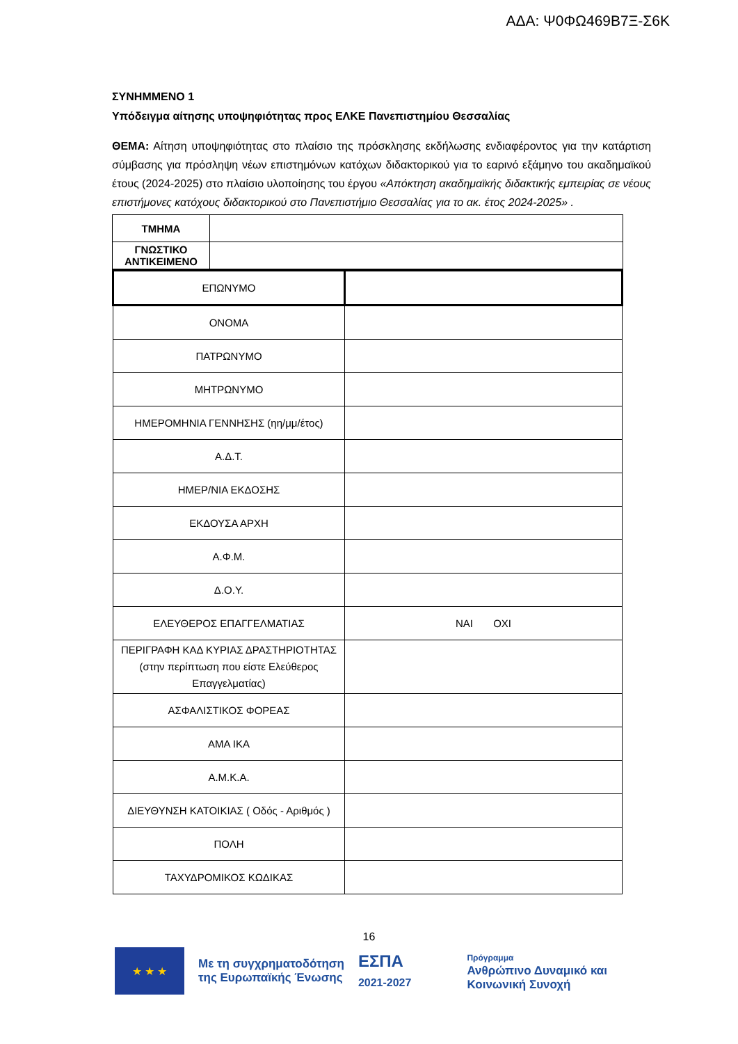ΑΔΑ: Ψ0ΦΩ469Β7Ξ-Σ6Κ
ΣΥΝΗΜΜΕΝΟ 1
Υπόδειγμα αίτησης υποψηφιότητας προς ΕΛΚΕ Πανεπιστημίου Θεσσαλίας
ΘΕΜΑ: Αίτηση υποψηφιότητας στο πλαίσιο της πρόσκλησης εκδήλωσης ενδιαφέροντος για την κατάρτιση σύμβασης για πρόσληψη νέων επιστημόνων κατόχων διδακτορικού για το εαρινό εξάμηνο του ακαδημαϊκού έτους (2024-2025) στο πλαίσιο υλοποίησης του έργου «Απόκτηση ακαδημαϊκής διδακτικής εμπειρίας σε νέους επιστήμονες κατόχους διδακτορικού στο Πανεπιστήμιο Θεσσαλίας για το ακ. έτος 2024-2025» .
| ΤΜΗΜΑ | |
| ΓΝΩΣΤΙΚΟ ΑΝΤΙΚΕΙΜΕΝΟ | |
| ΕΠΩΝΥΜΟ | |
| ΟΝΟΜΑ | |
| ΠΑΤΡΩΝΥΜΟ | |
| ΜΗΤΡΩΝΥΜΟ | |
| ΗΜΕΡΟΜΗΝΙΑ ΓΕΝΝΗΣΗΣ (ηη/μμ/έτος) | |
| Α.Δ.Τ. | |
| ΗΜΕΡ/ΝΙΑ ΕΚΔΟΣΗΣ | |
| ΕΚΔΟΥΣΑ ΑΡΧΗ | |
| Α.Φ.Μ. | |
| Δ.Ο.Υ. | |
| ΕΛΕΥΘΕΡΟΣ ΕΠΑΓΓΕΛΜΑΤΙΑΣ | ΝΑΙ ΟΧΙ |
| ΠΕΡΙΓΡΑΦΗ ΚΑΔ ΚΥΡΙΑΣ ΔΡΑΣΤΗΡΙΟΤΗΤΑΣ (στην περίπτωση που είστε Ελεύθερος Επαγγελματίας) | |
| ΑΣΦΑΛΙΣΤΙΚΟΣ ΦΟΡΕΑΣ | |
| ΑΜΑ ΙΚΑ | |
| Α.Μ.Κ.Α. | |
| ΔΙΕΥΘΥΝΣΗ ΚΑΤΟΙΚΙΑΣ ( Οδός - Αριθμός ) | |
| ΠΟΛΗ | |
| ΤΑΧΥΔΡΟΜΙΚΟΣ ΚΩΔΙΚΑΣ | |
16
★ ★ ★
Με τη συγχρηματοδότηση
της Ευρωπαϊκής Ένωσης
ΕΣΠΑ
2021-2027
Πρόγραμμα
Ανθρώπινο Δυναμικό και
Κοινωνική Συνοχή